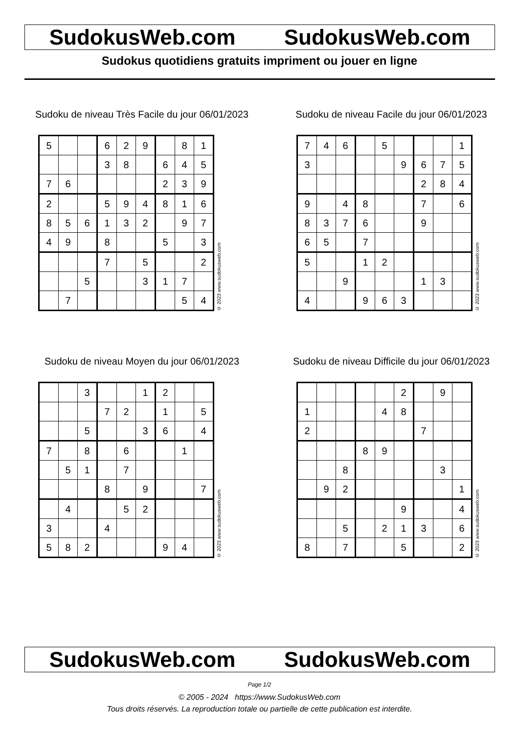SudokusWeb.com SudokusWeb.com
Sudokus quotidiens gratuits impriment ou jouer en ligne
Sudoku de niveau Très Facile du jour 06/01/2023
| 5 | | | 6 | 2 | 9 | | 8 | 1 |
| | | | 3 | 8 | | 6 | 4 | 5 |
| 7 | 6 | | | | | 2 | 3 | 9 |
| 2 | | | 5 | 9 | 4 | 8 | 1 | 6 |
| 8 | 5 | 6 | 1 | 3 | 2 | | 9 | 7 |
| 4 | 9 | | 8 | | | 5 | | 3 |
| | | | 7 | | 5 | | | 2 |
| | | 5 | | | 3 | 1 | 7 | |
| | 7 | | | | | | 5 | 4 |
© 2023 www.sudokusweb.com
Sudoku de niveau Facile du jour 06/01/2023
| 7 | 4 | 6 | | 5 | | | | 1 |
| 3 | | | | | 9 | 6 | 7 | 5 |
| | | | | | | 2 | 8 | 4 |
| 9 | | 4 | 8 | | | 7 | | 6 |
| 8 | 3 | 7 | 6 | | | 9 | | |
| 6 | 5 | | 7 | | | | | |
| 5 | | | 1 | 2 | | | | |
| | | 9 | | | | 1 | 3 | |
| 4 | | | 9 | 6 | 3 | | | |
© 2023 www.sudokusweb.com
Sudoku de niveau Moyen du jour 06/01/2023
| | | 3 | | | 1 | 2 | | |
| | | | 7 | 2 | | 1 | | 5 |
| | | 5 | | | 3 | 6 | | 4 |
| 7 | | 8 | | 6 | | | 1 | |
| | 5 | 1 | | 7 | | | | |
| | | | 8 | | 9 | | | 7 |
| | 4 | | | 5 | 2 | | | |
| 3 | | | 4 | | | | | |
| 5 | 8 | 2 | | | | 9 | 4 | |
© 2023 www.sudokusweb.com
Sudoku de niveau Difficile du jour 06/01/2023
| | | | | | 2 | | 9 | |
| 1 | | | | 4 | 8 | | | |
| 2 | | | | | | 7 | | |
| | | | 8 | 9 | | | | |
| | | 8 | | | | | 3 | |
| | 9 | 2 | | | | | | 1 |
| | | | | | 9 | | | 4 |
| | | 5 | | 2 | 1 | 3 | | 6 |
| 8 | | 7 | | | 5 | | | 2 |
© 2023 www.sudokusweb.com
SudokusWeb.com SudokusWeb.com
Page 1/2
© 2005 - 2024 https://www.SudokusWeb.com
Tous droits réservés. La reproduction totale ou partielle de cette publication est interdite.